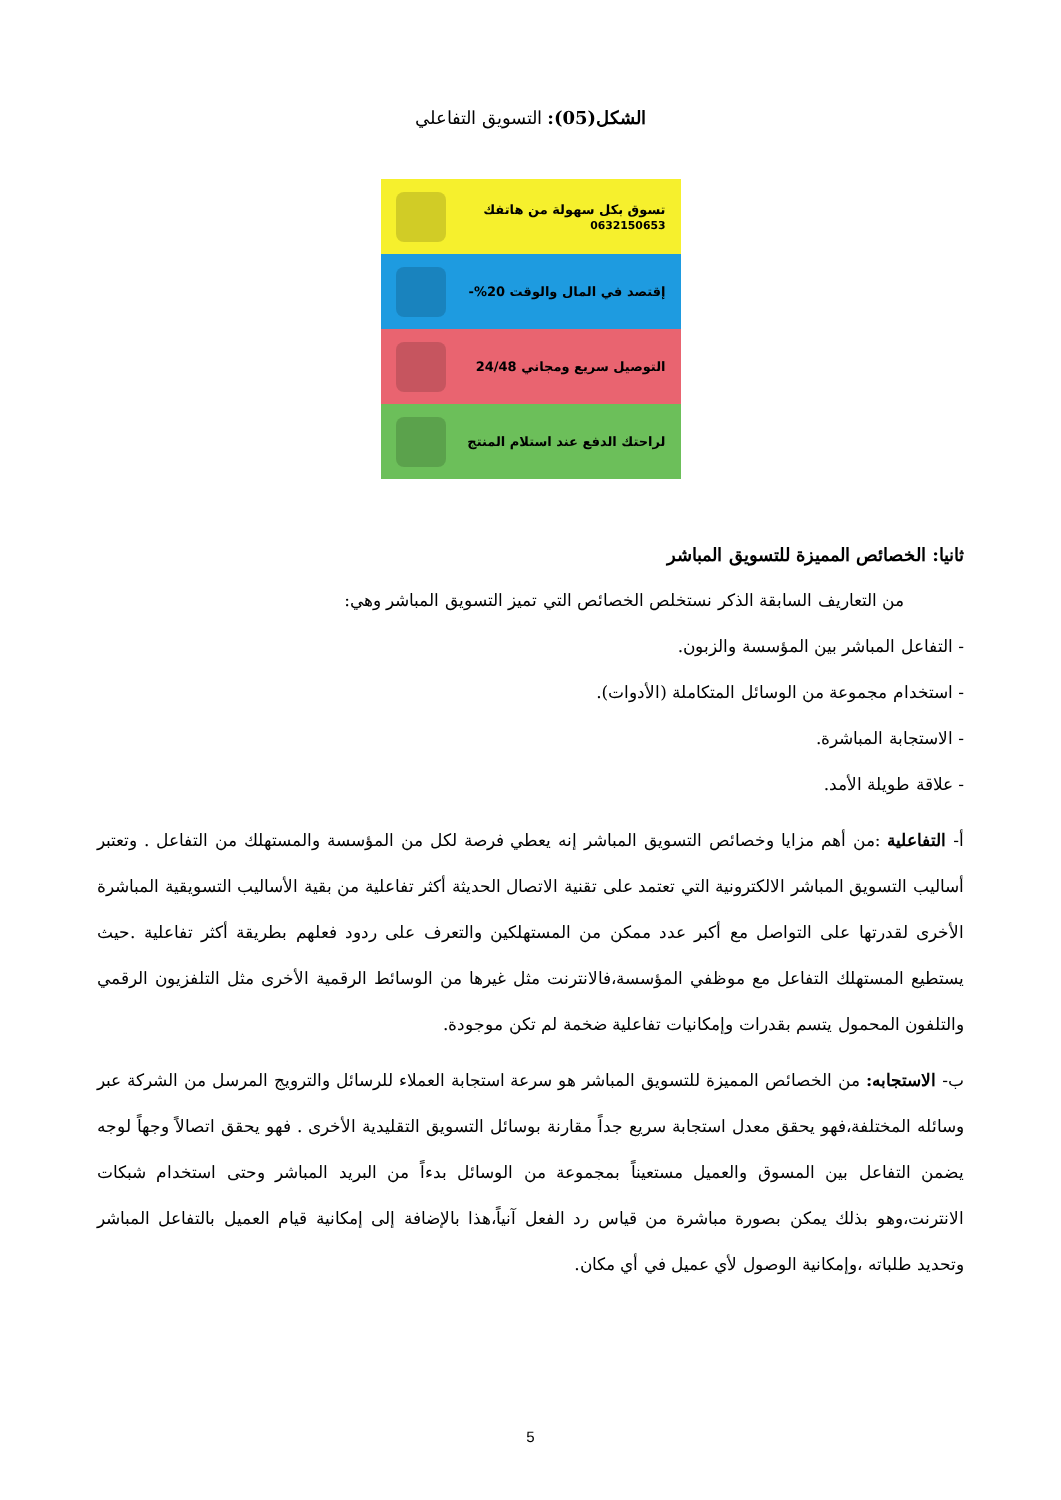الشكل(05): التسويق التفاعلي
تسوق بكل سهولة من هاتفك
0632150653
إقتصد في المال والوقت 20%-
التوصيل سريع ومجاني 24/48
لراحتك الدفع عند استلام المنتج
ثانيا: الخصائص المميزة للتسويق المباشر
من التعاريف السابقة الذكر نستخلص الخصائص التي تميز التسويق المباشر وهي:
- التفاعل المباشر بين المؤسسة والزبون.
- استخدام مجموعة من الوسائل المتكاملة (الأدوات).
- الاستجابة المباشرة.
- علاقة طويلة الأمد.
أ- التفاعلية :من أهم مزايا وخصائص التسويق المباشر إنه يعطي فرصة لكل من المؤسسة والمستهلك من التفاعل . وتعتبر أساليب التسويق المباشر الالكترونية التي تعتمد على تقنية الاتصال الحديثة أكثر تفاعلية من بقية الأساليب التسويقية المباشرة الأخرى لقدرتها على التواصل مع أكبر عدد ممكن من المستهلكين والتعرف على ردود فعلهم بطريقة أكثر تفاعلية .حيث يستطيع المستهلك التفاعل مع موظفي المؤسسة،فالانترنت مثل غيرها من الوسائط الرقمية الأخرى مثل التلفزيون الرقمي والتلفون المحمول يتسم بقدرات وإمكانيات تفاعلية ضخمة لم تكن موجودة.
ب- الاستجابه: من الخصائص المميزة للتسويق المباشر هو سرعة استجابة العملاء للرسائل والترويج المرسل من الشركة عبر وسائله المختلفة،فهو يحقق معدل استجابة سريع جداً مقارنة بوسائل التسويق التقليدية الأخرى . فهو يحقق اتصالاً وجهاً لوجه يضمن التفاعل بين المسوق والعميل مستعيناً بمجموعة من الوسائل بدءاً من البريد المباشر وحتى استخدام شبكات الانترنت،وهو بذلك يمكن بصورة مباشرة من قياس رد الفعل آنياً،هذا بالإضافة إلى إمكانية قيام العميل بالتفاعل المباشر وتحديد طلباته ،وإمكانية الوصول لأي عميل في أي مكان.
5